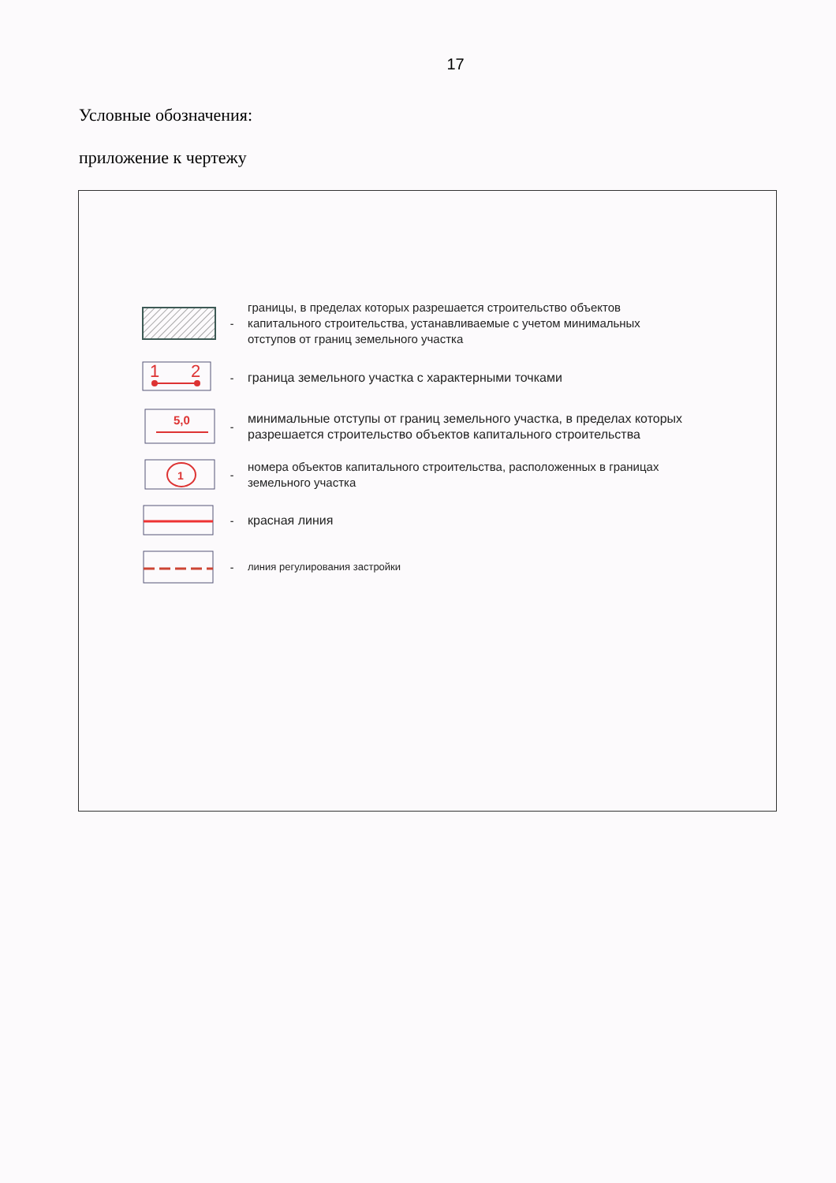17
Условные обозначения:
приложение к чертежу
-
границы, в пределах которых разрешается строительство объектов
капитального строительства, устанавливаемые с учетом минимальных
отступов от границ земельного участка
1
2
-
граница земельного участка с характерными точками
5,0
-
минимальные отступы от границ земельного участка, в пределах которых
разрешается строительство объектов капитального строительства
1
-
номера объектов капитального строительства, расположенных в границах
земельного участка
-
красная линия
-
линия регулирования застройки